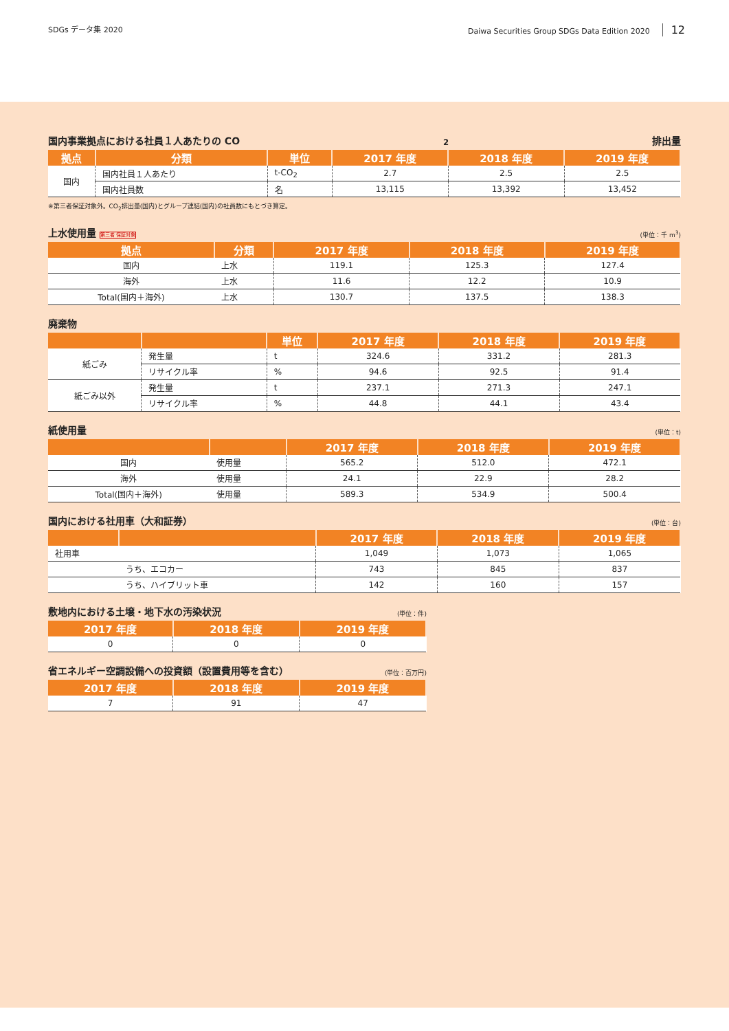SDGs データ集 2020 Daiwa Securities Group SDGs Data Edition 2020 12
国内事業拠点における社員１人あたりの CO<sub>2</sub> 排出量
| 拠点 | 分類 | 単位 | 2017 年度 | 2018 年度 | 2019 年度 |
| --- | --- | --- | --- | --- | --- |
| 国内 | 国内社員１人あたり | t-CO<sub>2</sub> | 2.7 | 2.5 | 2.5 |
| | 国内社員数 | 名 | 13,115 | 13,392 | 13,452 |
※第三者保証対象外。CO<sub>2</sub>排出量(国内)とグループ連結(国内)の社員数にもとづき算定。
上水使用量 第三者 保証対象 (単位：千 m<sup>3</sup>)
| 拠点 | 分類 | 2017 年度 | 2018 年度 | 2019 年度 |
| --- | --- | --- | --- | --- |
| 国内 | 上水 | 119.1 | 125.3 | 127.4 |
| 海外 | 上水 | 11.6 | 12.2 | 10.9 |
| Total(国内＋海外) | 上水 | 130.7 | 137.5 | 138.3 |
廃棄物
| | | 単位 | 2017 年度 | 2018 年度 | 2019 年度 |
| --- | --- | --- | --- | --- | --- |
| 紙ごみ | 発生量 | t | 324.6 | 331.2 | 281.3 |
| | リサイクル率 | % | 94.6 | 92.5 | 91.4 |
| 紙ごみ以外 | 発生量 | t | 237.1 | 271.3 | 247.1 |
| | リサイクル率 | % | 44.8 | 44.1 | 43.4 |
紙使用量 (単位：t)
| | | 2017 年度 | 2018 年度 | 2019 年度 |
| --- | --- | --- | --- | --- |
| 国内 | 使用量 | 565.2 | 512.0 | 472.1 |
| 海外 | 使用量 | 24.1 | 22.9 | 28.2 |
| Total(国内＋海外) | 使用量 | 589.3 | 534.9 | 500.4 |
国内における社用車（大和証券） (単位：台)
| | | 2017 年度 | 2018 年度 | 2019 年度 |
| --- | --- | --- | --- | --- |
| 社用車 | | 1,049 | 1,073 | 1,065 |
| | うち、エコカー | 743 | 845 | 837 |
| | うち、ハイブリット車 | 142 | 160 | 157 |
敷地内における土壌・地下水の汚染状況 (単位：件)
| 2017 年度 | 2018 年度 | 2019 年度 |
| --- | --- | --- |
| 0 | 0 | 0 |
省エネルギー空調設備への投資額（設置費用等を含む） (単位：百万円)
| 2017 年度 | 2018 年度 | 2019 年度 |
| --- | --- | --- |
| 7 | 91 | 47 |